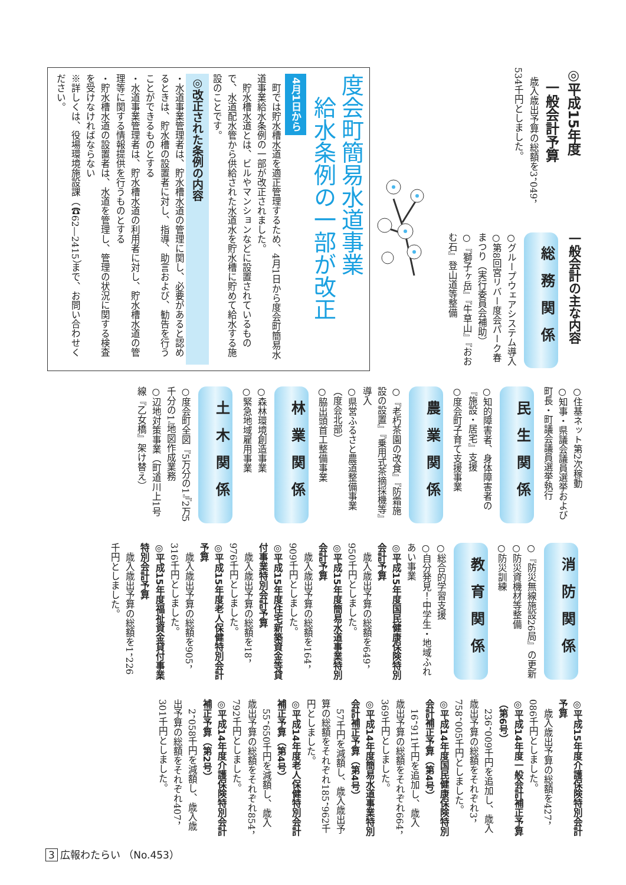◎平成15年度
　一般会計予算
　歳入歳出予算の総額を3，049，534千円としました。
一般会計の主な内容
総務関係
○グループウェアシステム導入
○第8回宮リバー度会パーク春まつり（実行委員会補助）
○『獅子ヶ岳』『牛草山』『おおむ石』登山道等整備
度会町簡易水道事業
　給水条例の一部が改正
4月1日から
　町では貯水槽水道を適正管理するため、4月1日から度会町簡易水道事業給水条例の一部が改正されました。
　貯水槽水道とは、ビルやマンションなどに設置されているもので、水道配水管から供給された水道水を貯水槽に貯めて給水する施設のことです。
◎改正された条例の内容
・水道事業管理者は、貯水槽水道の管理に関し、必要があると認めるときは、貯水槽の設置者に対し、指導、助言および、勧告を行うことができるものとする
・水道事業管理者は、貯水槽水道の利用者に対し、貯水槽水道の管理等に関する情報提供を行うものとする
・貯水槽水道の設置者は、水道を管理し、管理の状況に関する検査を受けなければならない
※詳しくは、役場環境施設課（☎62―2415）まで、お問い合わせください。
○住基ネット第2次稼動
○知事・県議会議員選挙および町長・町議会議員選挙執行
民生関係
○知的障害者、身体障害者の『施設・居宅』支援
○度会町子育て支援事業
農業関係
○『老朽茶園の改食』『防霜施設の設置』『乗用式茶摘採機等』導入
○県営ふるさと農道整備事業（度会北部）
○脇出頭首工整備事業
林業関係
○森林環境創造事業
○緊急地域雇用事業
土木関係
○度会町全図『5万分の1』『2万5千分の1』地図作成業務
○辺地対策事業（町道川上1号線『乙女橋』架け替え）
消防関係
○『防災無線施設26局』の更新
○防災資機材等整備
○防災訓練
教育関係
○総合的学習支援
○自分発見！中学生・地域ふれあい事業
◎平成15年度国民健康保険特別会計予算
　歳入歳出予算の総額を649，950千円としました。
◎平成15年度簡易水道事業特別会計予算
　歳入歳出予算の総額を164，909千円としました。
◎平成15年度住宅新築資金等貸付事業特別会計予算
　歳入歳出予算の総額を18，976千円としました。
◎平成15年度老人保健特別会計予算
　歳入歳出予算の総額を905，316千円としました。
◎平成15年度福祉資金貸付事業特別会計予算
　歳入歳出予算の総額を1，226千円としました。
◎平成15年度介護保険特別会計予算
　歳入歳出予算の総額を427，086千円としました。
◎平成14年度一般会計補正予算（第6号）
　236，009千円を追加し、歳入歳出予算の総額をそれぞれ3，758，005千円としました。
◎平成14年度国民健康保険特別会計補正予算（第4号）
　16，911千円を追加し、歳入歳出予算の総額をそれぞれ664，369千円としました。
◎平成14年度簡易水道事業特別会計補正予算（第4号）
　57千円を減額し、歳入歳出予算の総額をそれぞれ185，962千円としました。
◎平成14年度老人保健特別会計補正予算（第4号）
　55，650千円を減額し、歳入歳出予算の総額をそれぞれ854，792千円としました。
◎平成14年度介護保険特別会計補正予算（第2号）
　2，058千円を減額し、歳入歳出予算の総額をそれぞれ407，301千円としました。
3 広報わたらい （No.453）